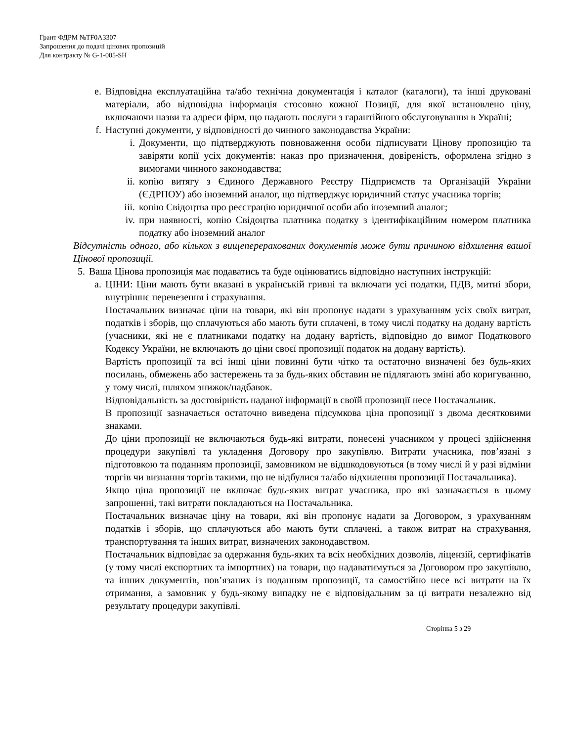Грант ФДРМ №TF0A3307
Запрошення до подачі цінових пропозицій
Для контракту № G-1-005-SH
e. Відповідна експлуатаційна та/або технічна документація і каталог (каталоги), та інші друковані матеріали, або відповідна інформація стосовно кожної Позиції, для якої встановлено ціну, включаючи назви та адреси фірм, що надають послуги з гарантійного обслуговування в Україні;
f. Наступні документи, у відповідності до чинного законодавства України:
i. Документи, що підтверджують повноваження особи підписувати Цінову пропозицію та завіряти копії усіх документів: наказ про призначення, довіреність, оформлена згідно з вимогами чинного законодавства;
ii. копію витягу з Єдиного Державного Реєстру Підприємств та Організацій України (ЄДРПОУ) або іноземний аналог, що підтверджує юридичний статус учасника торгів;
iii. копію Свідоцтва про реєстрацію юридичної особи або іноземний аналог;
iv. при наявності, копію Свідоцтва платника податку з ідентифікаційним номером платника податку або іноземний аналог
Відсутність одного, або кількох з вищеперерахованих документів може бути причиною відхилення вашої Цінової пропозиції.
5. Ваша Цінова пропозиція має подаватись та буде оцінюватись відповідно наступних інструкцій:
a. ЦІНИ: Ціни мають бути вказані в українській гривні та включати усі податки, ПДВ, митні збори, внутрішнє перевезення і страхування.
Постачальник визначає ціни на товари, які він пропонує надати з урахуванням усіх своїх витрат, податків і зборів, що сплачуються або мають бути сплачені, в тому числі податку на додану вартість (учасники, які не є платниками податку на додану вартість, відповідно до вимог Податкового Кодексу України, не включають до ціни своєї пропозиції податок на додану вартість).
Вартість пропозиції та всі інші ціни повинні бути чітко та остаточно визначені без будь-яких посилань, обмежень або застережень та за будь-яких обставин не підлягають зміні або коригуванню, у тому числі, шляхом знижок/надбавок.
Відповідальність за достовірність наданої інформації в своїй пропозиції несе Постачальник.
В пропозиції зазначається остаточно виведена підсумкова ціна пропозиції з двома десятковими знаками.
До ціни пропозиції не включаються будь-які витрати, понесені учасником у процесі здійснення процедури закупівлі та укладення Договору про закупівлю. Витрати учасника, пов’язані з підготовкою та поданням пропозиції, замовником не відшкодовуються (в тому числі й у разі відміни торгів чи визнання торгів такими, що не відбулися та/або відхилення пропозиції Постачальника).
Якщо ціна пропозиції не включає будь-яких витрат учасника, про які зазначається в цьому запрошенні, такі витрати покладаються на Постачальника.
Постачальник визначає ціну на товари, які він пропонує надати за Договором, з урахуванням податків і зборів, що сплачуються або мають бути сплачені, а також витрат на страхування, транспортування та інших витрат, визначених законодавством.
Постачальник відповідає за одержання будь-яких та всіх необхідних дозволів, ліцензій, сертифікатів (у тому числі експортних та імпортних) на товари, що надаватимуться за Договором про закупівлю, та інших документів, пов’язаних із поданням пропозиції, та самостійно несе всі витрати на їх отримання, а замовник у будь-якому випадку не є відповідальним за ці витрати незалежно від результату процедури закупівлі.
Сторінка 5 з 29